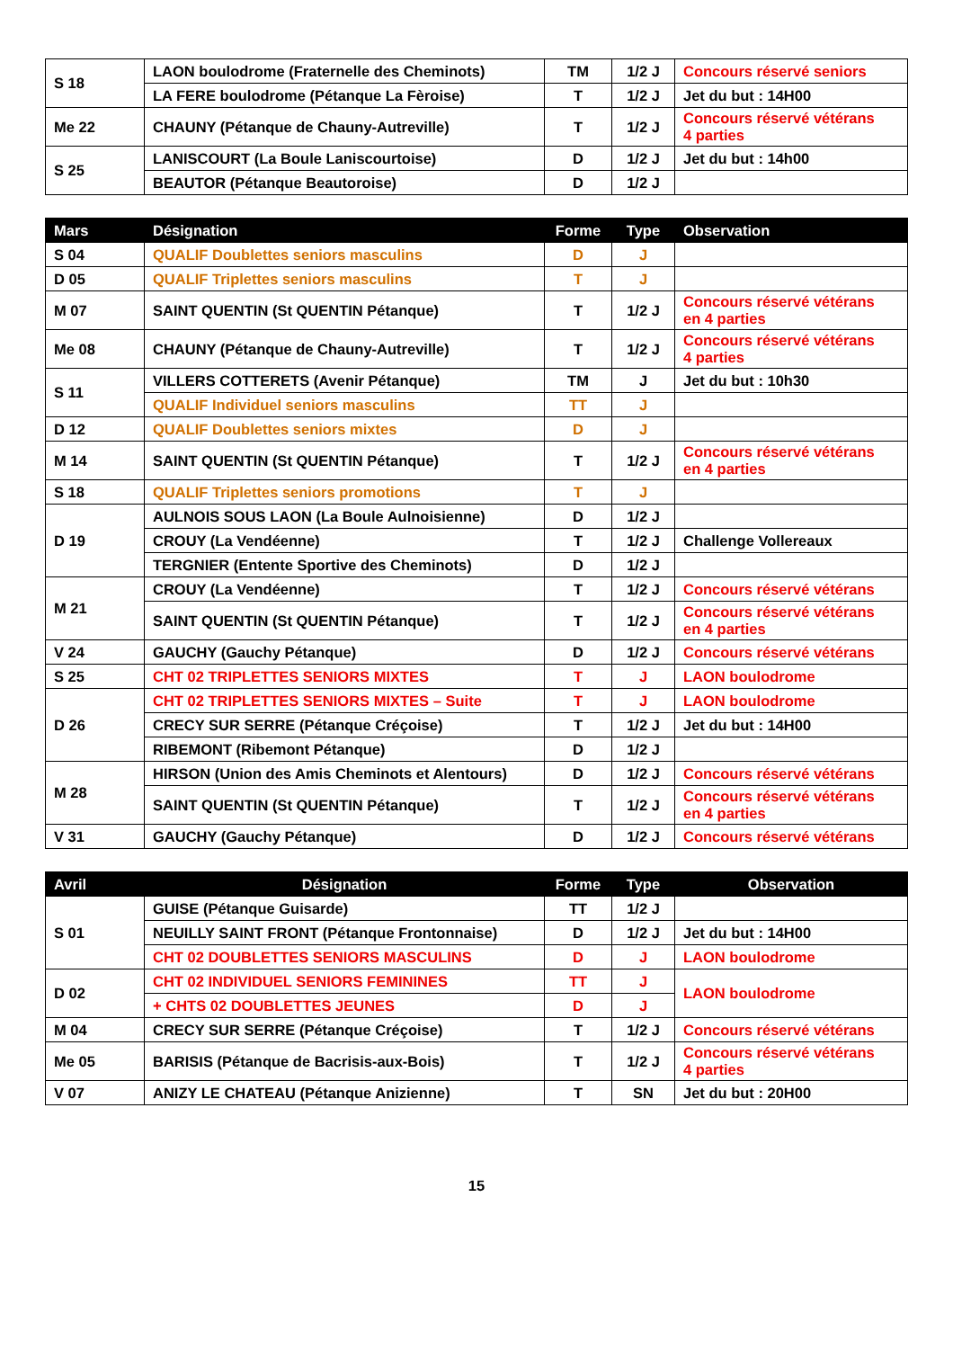| S 18 | LAON boulodrome (Fraternelle des Cheminots) | TM | 1/2 J | Concours réservé seniors |
| | LA FERE boulodrome (Pétanque La Fèroise) | T | 1/2 J | Jet du but : 14H00 |
| Me 22 | CHAUNY (Pétanque de Chauny-Autreville) | T | 1/2 J | Concours réservé vétérans 4 parties |
| S 25 | LANISCOURT (La Boule Laniscourtoise) | D | 1/2 J | Jet du but : 14h00 |
| | BEAUTOR (Pétanque Beautoroise) | D | 1/2 J | |
| Mars | Désignation | Forme | Type | Observation |
| --- | --- | --- | --- | --- |
| S 04 | QUALIF Doublettes seniors masculins | D | J | |
| D 05 | QUALIF Triplettes seniors masculins | T | J | |
| M 07 | SAINT QUENTIN (St QUENTIN Pétanque) | T | 1/2 J | Concours réservé vétérans en 4 parties |
| Me 08 | CHAUNY (Pétanque de Chauny-Autreville) | T | 1/2 J | Concours réservé vétérans 4 parties |
| S 11 | VILLERS COTTERETS (Avenir Pétanque) | TM | J | Jet du but : 10h30 |
| | QUALIF Individuel seniors masculins | TT | J | |
| D 12 | QUALIF Doublettes seniors mixtes | D | J | |
| M 14 | SAINT QUENTIN (St QUENTIN Pétanque) | T | 1/2 J | Concours réservé vétérans en 4 parties |
| S 18 | QUALIF Triplettes seniors promotions | T | J | |
| D 19 | AULNOIS SOUS LAON (La Boule Aulnoisienne) | D | 1/2 J | |
| | CROUY (La Vendéenne) | T | 1/2 J | Challenge Vollereaux |
| | TERGNIER (Entente Sportive des Cheminots) | D | 1/2 J | |
| M 21 | CROUY (La Vendéenne) | T | 1/2 J | Concours réservé vétérans |
| | SAINT QUENTIN (St QUENTIN Pétanque) | T | 1/2 J | Concours réservé vétérans en 4 parties |
| V 24 | GAUCHY (Gauchy Pétanque) | D | 1/2 J | Concours réservé vétérans |
| S 25 | CHT 02 TRIPLETTES SENIORS MIXTES | T | J | LAON boulodrome |
| D 26 | CHT 02 TRIPLETTES SENIORS MIXTES – Suite | T | J | LAON boulodrome |
| | CRECY SUR SERRE (Pétanque Créçoise) | T | 1/2 J | Jet du but : 14H00 |
| | RIBEMONT (Ribemont Pétanque) | D | 1/2 J | |
| M 28 | HIRSON (Union des Amis Cheminots et Alentours) | D | 1/2 J | Concours réservé vétérans |
| | SAINT QUENTIN (St QUENTIN Pétanque) | T | 1/2 J | Concours réservé vétérans en 4 parties |
| V 31 | GAUCHY (Gauchy Pétanque) | D | 1/2 J | Concours réservé vétérans |
| Avril | Désignation | Forme | Type | Observation |
| --- | --- | --- | --- | --- |
| S 01 | GUISE (Pétanque Guisarde) | TT | 1/2 J | |
| | NEUILLY SAINT FRONT (Pétanque Frontonnaise) | D | 1/2 J | Jet du but : 14H00 |
| | CHT 02 DOUBLETTES SENIORS MASCULINS | D | J | LAON boulodrome |
| D 02 | CHT 02 INDIVIDUEL SENIORS FEMININES | TT | J | LAON boulodrome |
| | + CHTS 02 DOUBLETTES JEUNES | D | J | |
| M 04 | CRECY SUR SERRE (Pétanque Créçoise) | T | 1/2 J | Concours réservé vétérans |
| Me 05 | BARISIS (Pétanque de Bacrisis-aux-Bois) | T | 1/2 J | Concours réservé vétérans 4 parties |
| V 07 | ANIZY LE CHATEAU (Pétanque Anizienne) | T | SN | Jet du but : 20H00 |
15